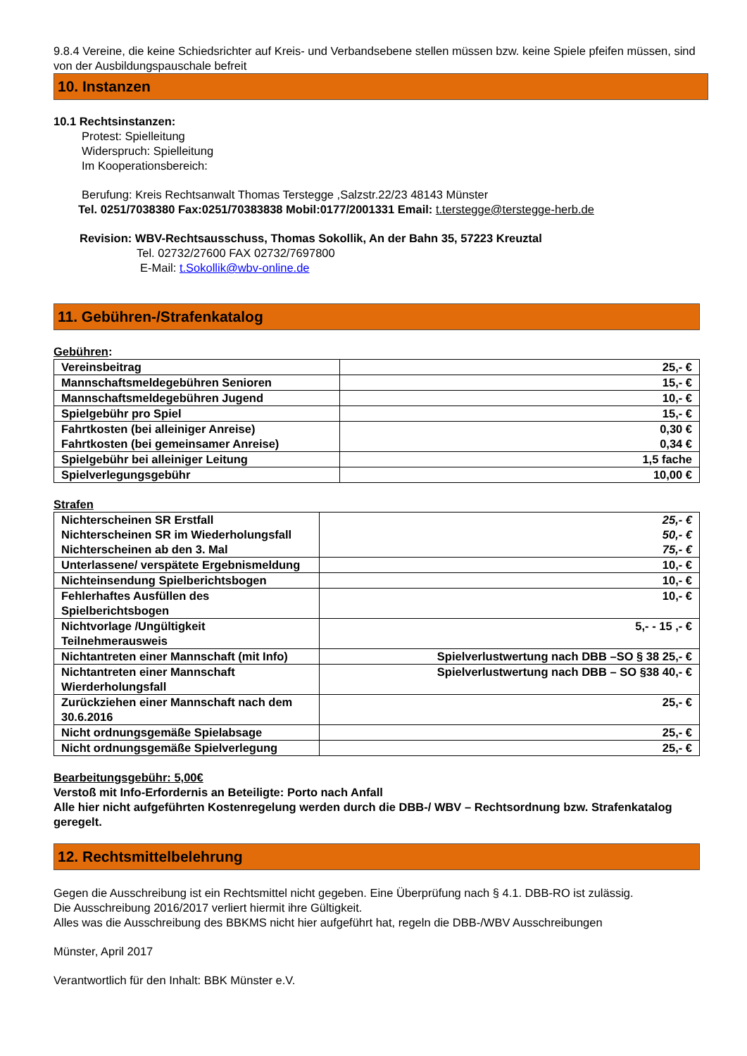9.8.4 Vereine, die keine Schiedsrichter auf Kreis- und Verbandsebene stellen müssen bzw. keine Spiele pfeifen müssen, sind von der Ausbildungspauschale befreit
10. Instanzen
10.1 Rechtsinstanzen:
Protest: Spielleitung
Widerspruch: Spielleitung
Im Kooperationsbereich:
Berufung: Kreis Rechtsanwalt Thomas Terstegge ,Salzstr.22/23 48143 Münster
Tel. 0251/7038380 Fax:0251/70383838 Mobil:0177/2001331 Email: t.terstegge@terstegge-herb.de
Revision: WBV-Rechtsausschuss, Thomas Sokollik, An der Bahn 35, 57223 Kreuztal
Tel. 02732/27600 FAX 02732/7697800
E-Mail: t.Sokollik@wbv-online.de
11. Gebühren-/Strafenkatalog
Gebühren:
| Vereinsbeitrag | 25,- € |
| Mannschaftsmeldegebühren Senioren | 15,- € |
| Mannschaftsmeldegebühren Jugend | 10,- € |
| Spielgebühr pro Spiel | 15,- € |
| Fahrtkosten (bei alleiniger Anreise) Fahrtkosten (bei gemeinsamer Anreise) | 0,30 € 0,34 € |
| Spielgebühr bei alleiniger Leitung | 1,5 fache |
| Spielverlegungsgebühr | 10,00 € |
Strafen
| Nichterscheinen SR Erstfall Nichterscheinen SR im Wiederholungsfall Nichterscheinen ab den 3. Mal | 25,- € 50,- € 75,- € |
| Unterlassene/ verspätete Ergebnismeldung | 10,- € |
| Nichteinsendung Spielberichtsbogen | 10,- € |
| Fehlerhaftes Ausfüllen des Spielberichtsbogen | 10,- € |
| Nichtvorlage /Ungültigkeit Teilnehmerausweis | 5,- - 15 ,- € |
| Nichtantreten einer Mannschaft (mit Info) | Spielverlustwertung nach DBB –SO § 38 25,- € |
| Nichtantreten einer Mannschaft Wierderholungsfall | Spielverlustwertung nach DBB – SO §38 40,- € |
| Zurückziehen einer Mannschaft nach dem 30.6.2016 | 25,- € |
| Nicht ordnungsgemäße Spielabsage | 25,- € |
| Nicht ordnungsgemäße Spielverlegung | 25,- € |
Bearbeitungsgebühr: 5,00€
Verstoß mit Info-Erfordernis an Beteiligte: Porto nach Anfall
Alle hier nicht aufgeführten Kostenregelung werden durch die DBB-/ WBV – Rechtsordnung bzw. Strafenkatalog geregelt.
12. Rechtsmittelbelehrung
Gegen die Ausschreibung ist ein Rechtsmittel nicht gegeben. Eine Überprüfung nach § 4.1. DBB-RO ist zulässig.
Die Ausschreibung 2016/2017 verliert hiermit ihre Gültigkeit.
Alles was die Ausschreibung des BBKMS nicht hier aufgeführt hat, regeln die DBB-/WBV Ausschreibungen
Münster, April 2017
Verantwortlich für den Inhalt: BBK Münster e.V.